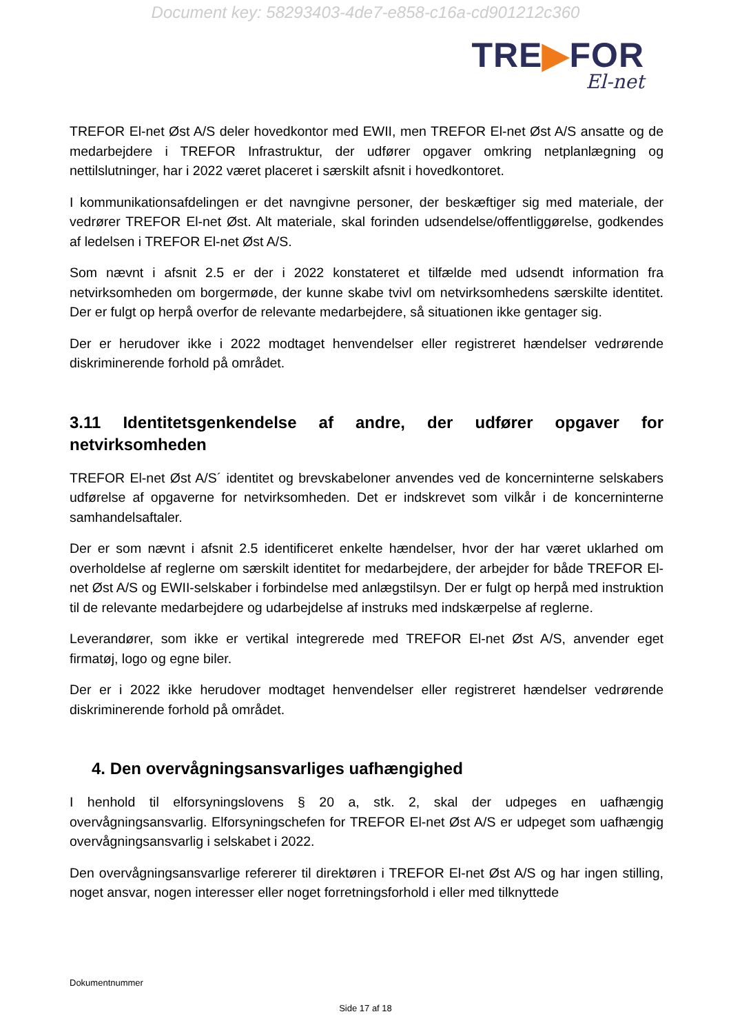Document key: 58293403-4de7-e858-c16a-cd901212c360
TRE▶FOR
El-net
TREFOR El-net Øst A/S deler hovedkontor med EWII, men TREFOR El-net Øst A/S ansatte og de medarbejdere i TREFOR Infrastruktur, der udfører opgaver omkring netplanlægning og nettilslutninger, har i 2022 været placeret i særskilt afsnit i hovedkontoret.
I kommunikationsafdelingen er det navngivne personer, der beskæftiger sig med materiale, der vedrører TREFOR El-net Øst. Alt materiale, skal forinden udsendelse/offentliggørelse, godkendes af ledelsen i TREFOR El-net Øst A/S.
Som nævnt i afsnit 2.5 er der i 2022 konstateret et tilfælde med udsendt information fra netvirksomheden om borgermøde, der kunne skabe tvivl om netvirksomhedens særskilte identitet. Der er fulgt op herpå overfor de relevante medarbejdere, så situationen ikke gentager sig.
Der er herudover ikke i 2022 modtaget henvendelser eller registreret hændelser vedrørende diskriminerende forhold på området.
3.11 Identitetsgenkendelse af andre, der udfører opgaver for netvirksomheden
TREFOR El-net Øst A/S´ identitet og brevskabeloner anvendes ved de koncerninterne selskabers udførelse af opgaverne for netvirksomheden. Det er indskrevet som vilkår i de koncerninterne samhandelsaftaler.
Der er som nævnt i afsnit 2.5 identificeret enkelte hændelser, hvor der har været uklarhed om overholdelse af reglerne om særskilt identitet for medarbejdere, der arbejder for både TREFOR El-net Øst A/S og EWII-selskaber i forbindelse med anlægstilsyn. Der er fulgt op herpå med instruktion til de relevante medarbejdere og udarbejdelse af instruks med indskærpelse af reglerne.
Leverandører, som ikke er vertikal integrerede med TREFOR El-net Øst A/S, anvender eget firmatøj, logo og egne biler.
Der er i 2022 ikke herudover modtaget henvendelser eller registreret hændelser vedrørende diskriminerende forhold på området.
4. Den overvågningsansvarliges uafhængighed
I henhold til elforsyningslovens § 20 a, stk. 2, skal der udpeges en uafhængig overvågningsansvarlig. Elforsyningschefen for TREFOR El-net Øst A/S er udpeget som uafhængig overvågningsansvarlig i selskabet i 2022.
Den overvågningsansvarlige refererer til direktøren i TREFOR El-net Øst A/S og har ingen stilling, noget ansvar, nogen interesser eller noget forretningsforhold i eller med tilknyttede
Dokumentnummer
Side 17 af 18